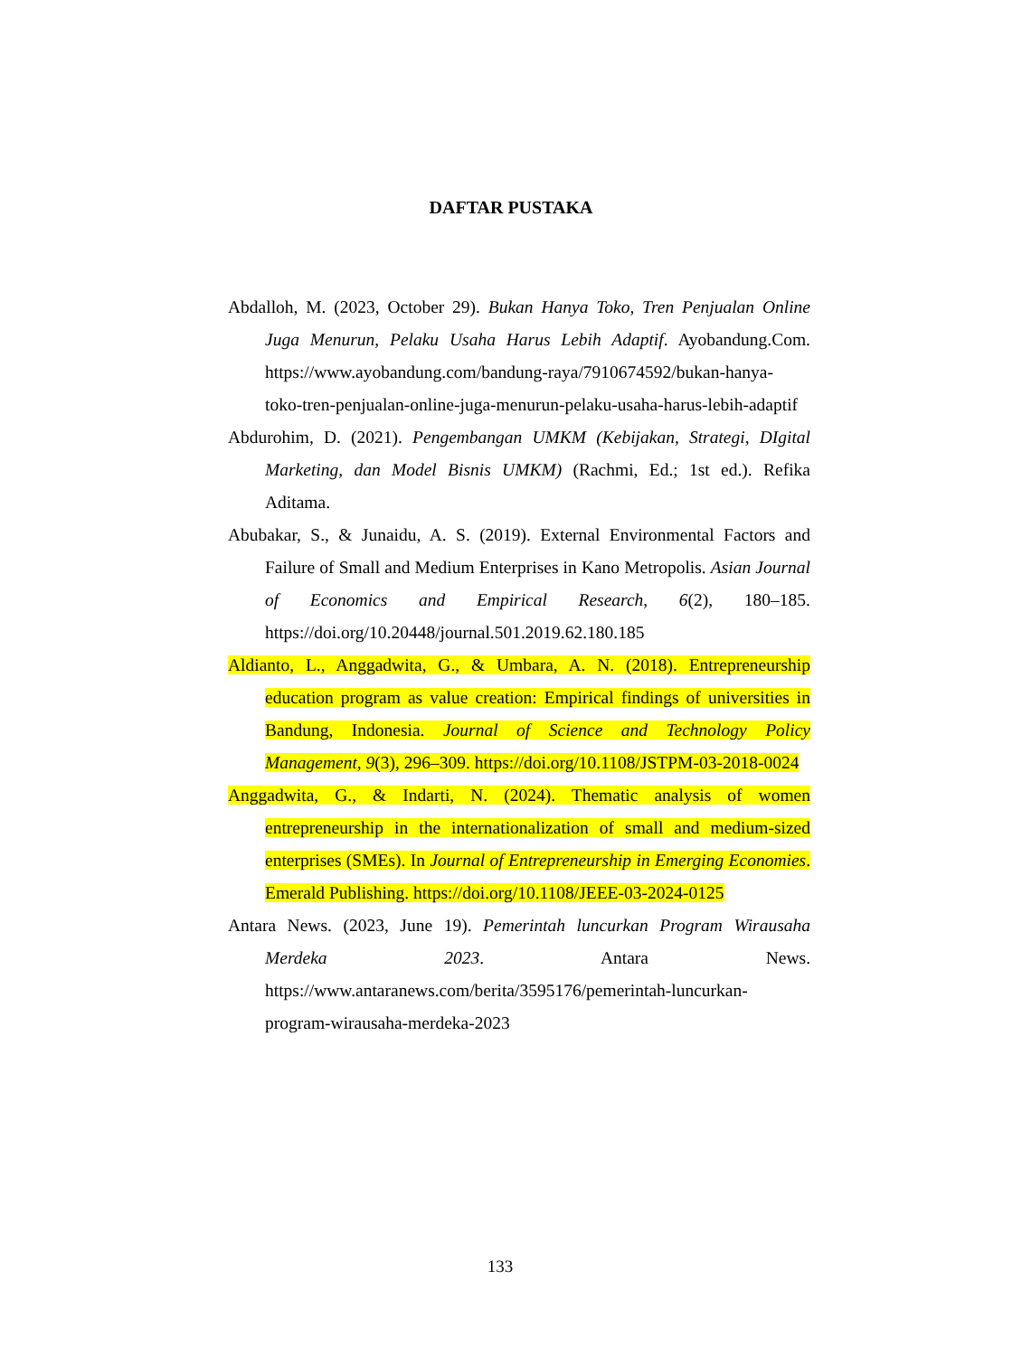DAFTAR PUSTAKA
Abdalloh, M. (2023, October 29). Bukan Hanya Toko, Tren Penjualan Online Juga Menurun, Pelaku Usaha Harus Lebih Adaptif. Ayobandung.Com. https://www.ayobandung.com/bandung-raya/7910674592/bukan-hanya-toko-tren-penjualan-online-juga-menurun-pelaku-usaha-harus-lebih-adaptif
Abdurohim, D. (2021). Pengembangan UMKM (Kebijakan, Strategi, DIgital Marketing, dan Model Bisnis UMKM) (Rachmi, Ed.; 1st ed.). Refika Aditama.
Abubakar, S., & Junaidu, A. S. (2019). External Environmental Factors and Failure of Small and Medium Enterprises in Kano Metropolis. Asian Journal of Economics and Empirical Research, 6(2), 180–185. https://doi.org/10.20448/journal.501.2019.62.180.185
Aldianto, L., Anggadwita, G., & Umbara, A. N. (2018). Entrepreneurship education program as value creation: Empirical findings of universities in Bandung, Indonesia. Journal of Science and Technology Policy Management, 9(3), 296–309. https://doi.org/10.1108/JSTPM-03-2018-0024
Anggadwita, G., & Indarti, N. (2024). Thematic analysis of women entrepreneurship in the internationalization of small and medium-sized enterprises (SMEs). In Journal of Entrepreneurship in Emerging Economies. Emerald Publishing. https://doi.org/10.1108/JEEE-03-2024-0125
Antara News. (2023, June 19). Pemerintah luncurkan Program Wirausaha Merdeka 2023. Antara News. https://www.antaranews.com/berita/3595176/pemerintah-luncurkan-program-wirausaha-merdeka-2023
133